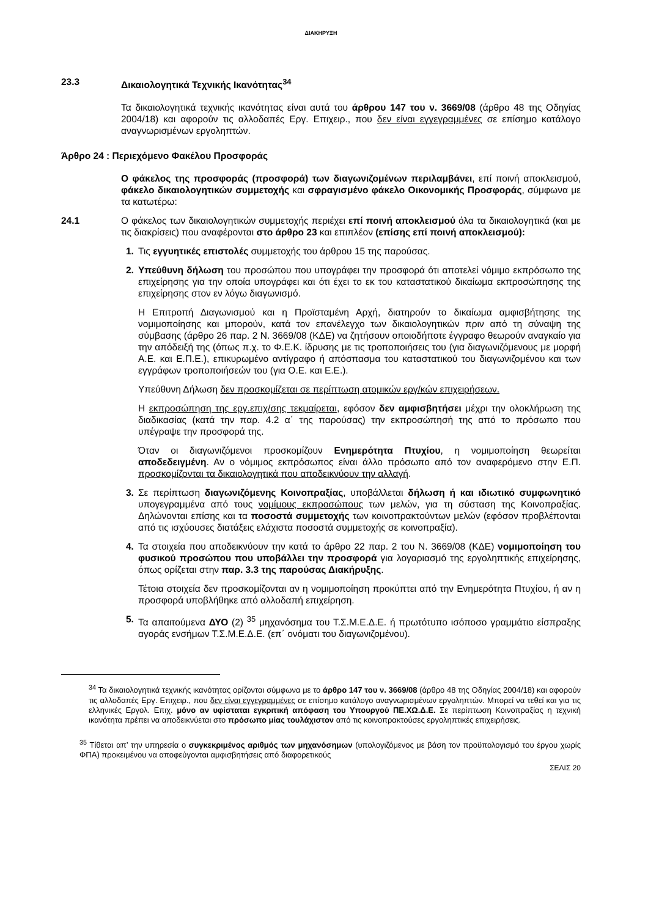ΔΙΑΚΗΡΥΞΗ
23.3 Δικαιολογητικά Τεχνικής Ικανότητας<sup>34</sup>
Τα δικαιολογητικά τεχνικής ικανότητας είναι αυτά του άρθρου 147 του ν. 3669/08 (άρθρο 48 της Οδηγίας 2004/18) και αφορούν τις αλλοδαπές Εργ. Επιχειρ., που δεν είναι εγγεγραμμένες σε επίσημο κατάλογο αναγνωρισμένων εργοληπτών.
Άρθρο 24 : Περιεχόμενο Φακέλου Προσφοράς
Ο φάκελος της προσφοράς (προσφορά) των διαγωνιζομένων περιλαμβάνει, επί ποινή αποκλεισμού, φάκελο δικαιολογητικών συμμετοχής και σφραγισμένο φάκελο Οικονομικής Προσφοράς, σύμφωνα με τα κατωτέρω:
24.1 Ο φάκελος των δικαιολογητικών συμμετοχής περιέχει επί ποινή αποκλεισμού όλα τα δικαιολογητικά (και με τις διακρίσεις) που αναφέρονται στο άρθρο 23 και επιπλέον (επίσης επί ποινή αποκλεισμού):
1. Τις εγγυητικές επιστολές συμμετοχής του άρθρου 15 της παρούσας.
2. Υπεύθυνη δήλωση του προσώπου που υπογράφει την προσφορά ότι αποτελεί νόμιμο εκπρόσωπο της επιχείρησης για την οποία υπογράφει και ότι έχει το εκ του καταστατικού δικαίωμα εκπροσώπησης της επιχείρησης στον εν λόγω διαγωνισμό.
Η Επιτροπή Διαγωνισμού και η Προϊσταμένη Αρχή, διατηρούν το δικαίωμα αμφισβήτησης της νομιμοποίησης και μπορούν, κατά τον επανέλεγχο των δικαιολογητικών πριν από τη σύναψη της σύμβασης (άρθρο 26 παρ. 2 Ν. 3669/08 (ΚΔΕ) να ζητήσουν οποιοδήποτε έγγραφο θεωρούν αναγκαίο για την απόδειξή της (όπως π.χ. το Φ.Ε.Κ. ίδρυσης με τις τροποποιήσεις του (για διαγωνιζόμενους με μορφή Α.Ε. και Ε.Π.Ε.), επικυρωμένο αντίγραφο ή απόσπασμα του καταστατικού του διαγωνιζομένου και των εγγράφων τροποποιήσεών του (για Ο.Ε. και Ε.Ε.).
Υπεύθυνη Δήλωση δεν προσκομίζεται σε περίπτωση ατομικών εργ/κών επιχειρήσεων.
Η εκπροσώπηση της εργ.επιχ/σης τεκμαίρεται, εφόσον δεν αμφισβητήσει μέχρι την ολοκλήρωση της διαδικασίας (κατά την παρ. 4.2 α΄ της παρούσας) την εκπροσώπησή της από το πρόσωπο που υπέγραψε την προσφορά της.
Όταν οι διαγωνιζόμενοι προσκομίζουν Ενημερότητα Πτυχίου, η νομιμοποίηση θεωρείται αποδεδειγμένη. Αν ο νόμιμος εκπρόσωπος είναι άλλο πρόσωπο από τον αναφερόμενο στην Ε.Π. προσκομίζονται τα δικαιολογητικά που αποδεικνύουν την αλλαγή.
3. Σε περίπτωση διαγωνιζόμενης Κοινοπραξίας, υποβάλλεται δήλωση ή και ιδιωτικό συμφωνητικό υπογεγραμμένα από τους νομίμους εκπροσώπους των μελών, για τη σύσταση της Κοινοπραξίας. Δηλώνονται επίσης και τα ποσοστά συμμετοχής των κοινοπρακτούντων μελών (εφόσον προβλέπονται από τις ισχύουσες διατάξεις ελάχιστα ποσοστά συμμετοχής σε κοινοπραξία).
4. Τα στοιχεία που αποδεικνύουν την κατά το άρθρο 22 παρ. 2 του Ν. 3669/08 (ΚΔΕ) νομιμοποίηση του φυσικού προσώπου που υποβάλλει την προσφορά για λογαριασμό της εργοληπτικής επιχείρησης, όπως ορίζεται στην παρ. 3.3 της παρούσας Διακήρυξης.
Τέτοια στοιχεία δεν προσκομίζονται αν η νομιμοποίηση προκύπτει από την Ενημερότητα Πτυχίου, ή αν η προσφορά υποβλήθηκε από αλλοδαπή επιχείρηση.
5. Τα απαιτούμενα ΔΥΟ (2) <sup>35</sup> μηχανόσημα του Τ.Σ.Μ.Ε.Δ.Ε. ή πρωτότυπο ισόποσο γραμμάτιο είσπραξης αγοράς ενσήμων Τ.Σ.Μ.Ε.Δ.Ε. (επ΄ ονόματι του διαγωνιζομένου).
<sup>34</sup> Τα δικαιολογητικά τεχνικής ικανότητας ορίζονται σύμφωνα με το άρθρο 147 του ν. 3669/08 (άρθρο 48 της Οδηγίας 2004/18) και αφορούν τις αλλοδαπές Εργ. Επιχειρ., που δεν είναι εγγεγραμμένες σε επίσημο κατάλογο αναγνωρισμένων εργοληπτών. Μπορεί να τεθεί και για τις ελληνικές Εργολ. Επιχ. μόνο αν υφίσταται εγκριτική απόφαση του Υπουργού ΠΕ.ΧΩ.Δ.Ε. Σε περίπτωση Κοινοπραξίας η τεχνική ικανότητα πρέπει να αποδεικνύεται στο πρόσωπο μίας τουλάχιστον από τις κοινοπρακτούσες εργοληπτικές επιχειρήσεις.
<sup>35</sup> Τίθεται απ’ την υπηρεσία ο συγκεκριμένος αριθμός των μηχανόσημων (υπολογιζόμενος με βάση τον προϋπολογισμό του έργου χωρίς ΦΠΑ) προκειμένου να αποφεύγονται αμφισβητήσεις από διαφορετικούς
ΣΕΛΙΣ 20